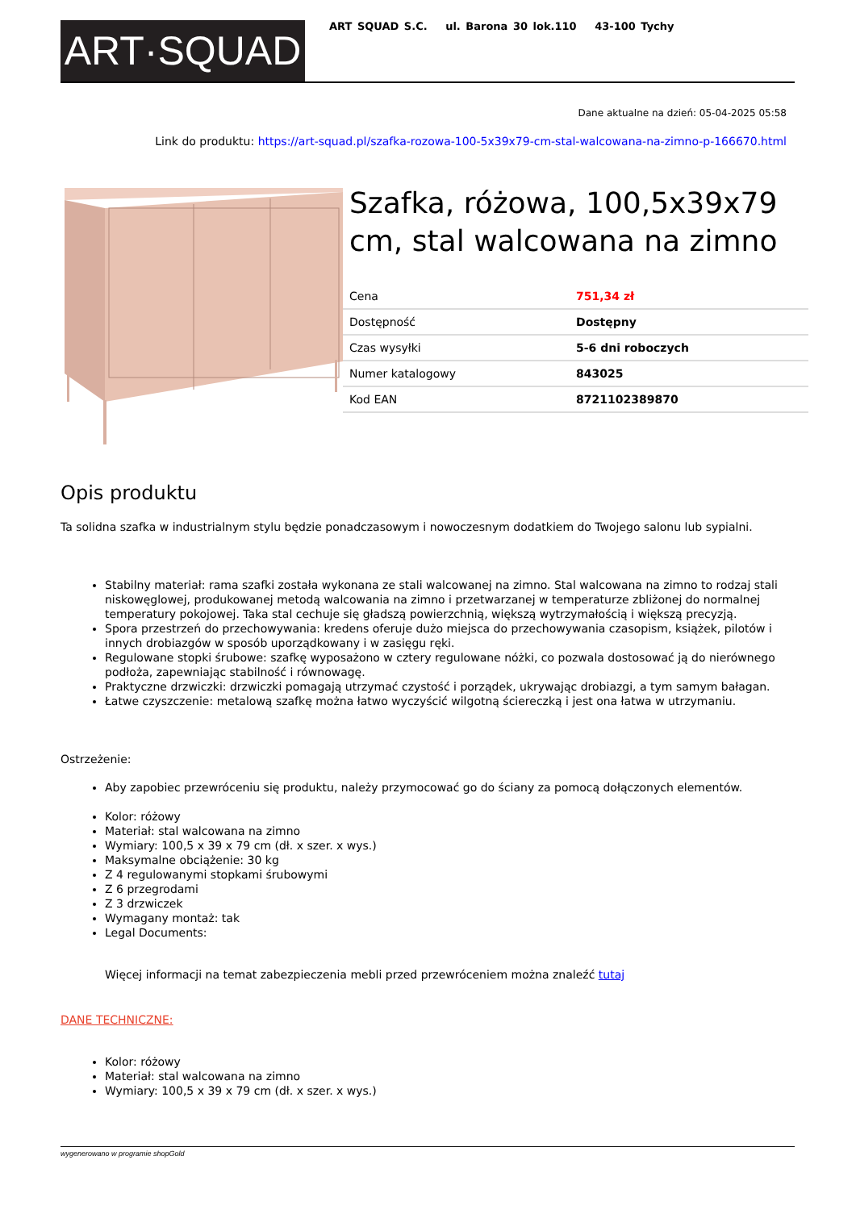ART·SQUAD
ART SQUAD S.C. ul. Barona 30 lok.110 43-100 Tychy
Dane aktualne na dzień: 05-04-2025 05:58
Link do produktu: https://art-squad.pl/szafka-rozowa-100-5x39x79-cm-stal-walcowana-na-zimno-p-166670.html
Szafka, różowa, 100,5x39x79 cm, stal walcowana na zimno
| Cena | 751,34 zł |
| Dostępność | Dostępny |
| Czas wysyłki | 5-6 dni roboczych |
| Numer katalogowy | 843025 |
| Kod EAN | 8721102389870 |
Opis produktu
Ta solidna szafka w industrialnym stylu będzie ponadczasowym i nowoczesnym dodatkiem do Twojego salonu lub sypialni.
Stabilny materiał: rama szafki została wykonana ze stali walcowanej na zimno. Stal walcowana na zimno to rodzaj stali niskowęglowej, produkowanej metodą walcowania na zimno i przetwarzanej w temperaturze zbliżonej do normalnej temperatury pokojowej. Taka stal cechuje się gładszą powierzchnią, większą wytrzymałością i większą precyzją.
Spora przestrzeń do przechowywania: kredens oferuje dużo miejsca do przechowywania czasopism, książek, pilotów i innych drobiazgów w sposób uporządkowany i w zasięgu ręki.
Regulowane stopki śrubowe: szafkę wyposażono w cztery regulowane nóżki, co pozwala dostosować ją do nierównego podłoża, zapewniając stabilność i równowagę.
Praktyczne drzwiczki: drzwiczki pomagają utrzymać czystość i porządek, ukrywając drobiazgi, a tym samym bałagan.
Łatwe czyszczenie: metalową szafkę można łatwo wyczyścić wilgotną ściereczką i jest ona łatwa w utrzymaniu.
Ostrzeżenie:
Aby zapobiec przewróceniu się produktu, należy przymocować go do ściany za pomocą dołączonych elementów.
Kolor: różowy
Materiał: stal walcowana na zimno
Wymiary: 100,5 x 39 x 79 cm (dł. x szer. x wys.)
Maksymalne obciążenie: 30 kg
Z 4 regulowanymi stopkami śrubowymi
Z 6 przegrodami
Z 3 drzwiczek
Wymagany montaż: tak
Legal Documents:
Więcej informacji na temat zabezpieczenia mebli przed przewróceniem można znaleźć tutaj
DANE TECHNICZNE:
Kolor: różowy
Materiał: stal walcowana na zimno
Wymiary: 100,5 x 39 x 79 cm (dł. x szer. x wys.)
wygenerowano w programie shopGold